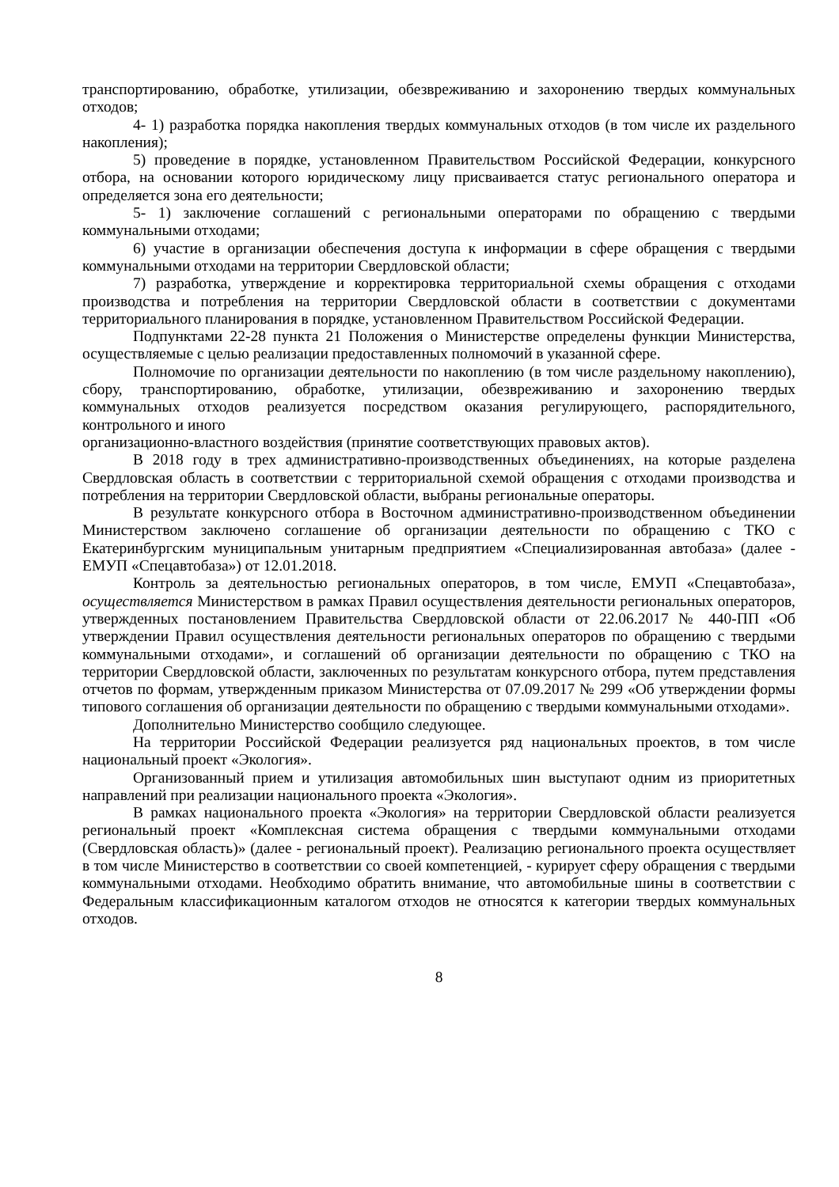транспортированию, обработке, утилизации, обезвреживанию и захоронению твердых коммунальных отходов;
4- 1) разработка порядка накопления твердых коммунальных отходов (в том числе их раздельного накопления);
5) проведение в порядке, установленном Правительством Российской Федерации, конкурсного отбора, на основании которого юридическому лицу присваивается статус регионального оператора и определяется зона его деятельности;
5- 1) заключение соглашений с региональными операторами по обращению с твердыми коммунальными отходами;
6) участие в организации обеспечения доступа к информации в сфере обращения с твердыми коммунальными отходами на территории Свердловской области;
7) разработка, утверждение и корректировка территориальной схемы обращения с отходами производства и потребления на территории Свердловской области в соответствии с документами территориального планирования в порядке, установленном Правительством Российской Федерации.
Подпунктами 22-28 пункта 21 Положения о Министерстве определены функции Министерства, осуществляемые с целью реализации предоставленных полномочий в указанной сфере.
Полномочие по организации деятельности по накоплению (в том числе раздельному накоплению), сбору, транспортированию, обработке, утилизации, обезвреживанию и захоронению твердых коммунальных отходов реализуется посредством оказания регулирующего, распорядительного, контрольного и иного
организационно-властного воздействия (принятие соответствующих правовых актов).
В 2018 году в трех административно-производственных объединениях, на которые разделена Свердловская область в соответствии с территориальной схемой обращения с отходами производства и потребления на территории Свердловской области, выбраны региональные операторы.
В результате конкурсного отбора в Восточном административно-производственном объединении Министерством заключено соглашение об организации деятельности по обращению с ТКО с Екатеринбургским муниципальным унитарным предприятием «Специализированная автобаза» (далее - ЕМУП «Спецавтобаза») от 12.01.2018.
Контроль за деятельностью региональных операторов, в том числе, ЕМУП «Спецавтобаза», осуществляется Министерством в рамках Правил осуществления деятельности региональных операторов, утвержденных постановлением Правительства Свердловской области от 22.06.2017 № 440-ПП «Об утверждении Правил осуществления деятельности региональных операторов по обращению с твердыми коммунальными отходами», и соглашений об организации деятельности по обращению с ТКО на территории Свердловской области, заключенных по результатам конкурсного отбора, путем представления отчетов по формам, утвержденным приказом Министерства от 07.09.2017 № 299 «Об утверждении формы типового соглашения об организации деятельности по обращению с твердыми коммунальными отходами».
Дополнительно Министерство сообщило следующее.
На территории Российской Федерации реализуется ряд национальных проектов, в том числе национальный проект «Экология».
Организованный прием и утилизация автомобильных шин выступают одним из приоритетных направлений при реализации национального проекта «Экология».
В рамках национального проекта «Экология» на территории Свердловской области реализуется региональный проект «Комплексная система обращения с твердыми коммунальными отходами (Свердловская область)» (далее - региональный проект). Реализацию регионального проекта осуществляет в том числе Министерство в соответствии со своей компетенцией, - курирует сферу обращения с твердыми коммунальными отходами. Необходимо обратить внимание, что автомобильные шины в соответствии с Федеральным классификационным каталогом отходов не относятся к категории твердых коммунальных отходов.
8